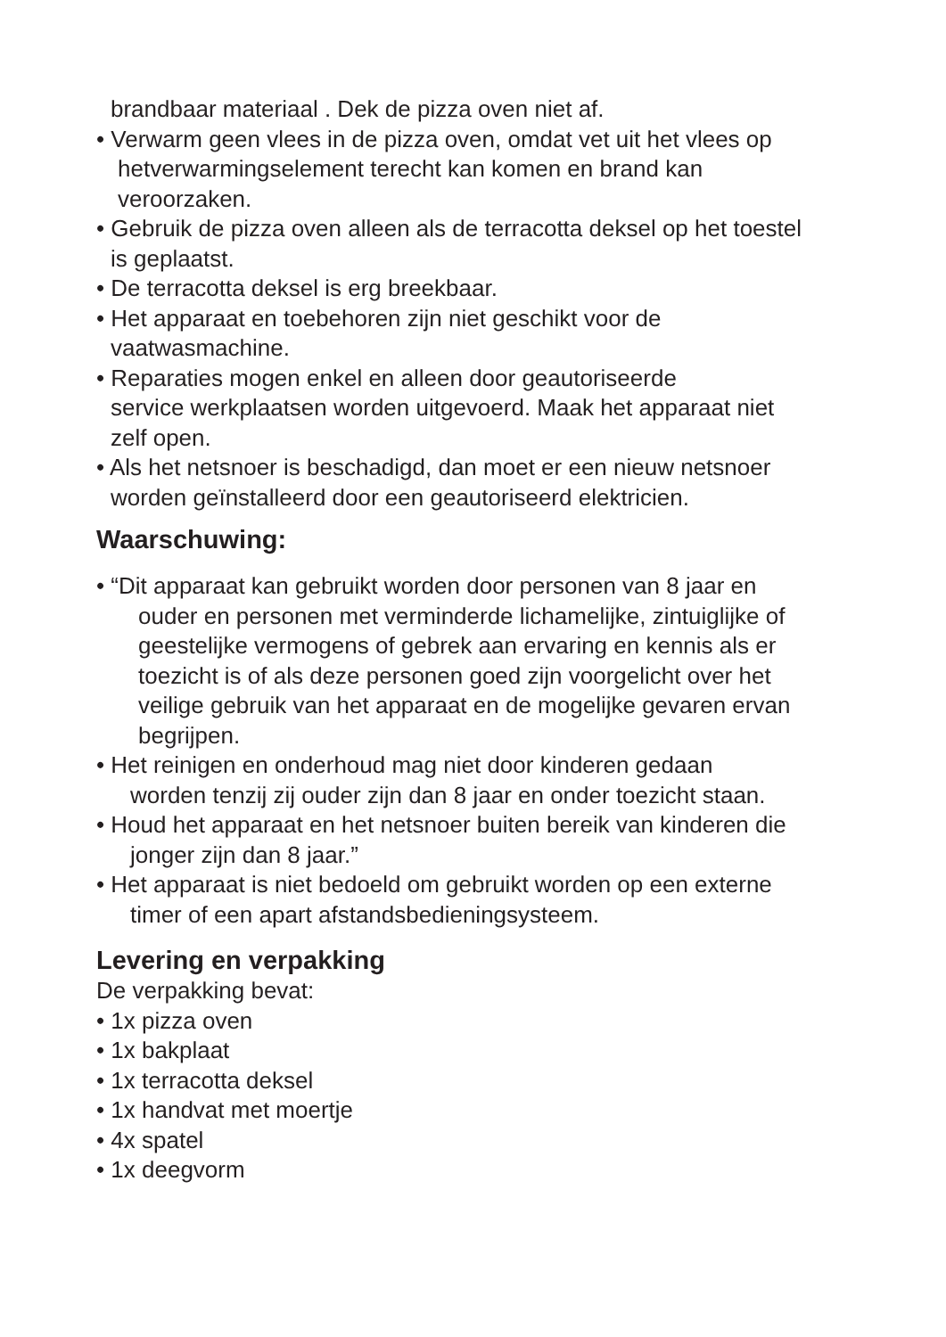brandbaar materiaal . Dek de pizza oven niet af.
• Verwarm geen vlees in de pizza oven, omdat vet uit het vlees op
hetverwarmingselement terecht kan komen en brand kan
veroorzaken.
• Gebruik de pizza oven alleen als de terracotta deksel op het toestel
is geplaatst.
• De terracotta deksel is erg breekbaar.
• Het apparaat en toebehoren zijn niet geschikt voor de
vaatwasmachine.
• Reparaties mogen enkel en alleen door geautoriseerde
service werkplaatsen worden uitgevoerd. Maak het apparaat niet
zelf open.
• Als het netsnoer is beschadigd, dan moet er een nieuw netsnoer
worden geïnstalleerd door een geautoriseerd elektricien.
Waarschuwing:
• “Dit apparaat kan gebruikt worden door personen van 8 jaar en
ouder en personen met verminderde lichamelijke, zintuiglijke of
geestelijke vermogens of gebrek aan ervaring en kennis als er
toezicht is of als deze personen goed zijn voorgelicht over het
veilige gebruik van het apparaat en de mogelijke gevaren ervan
begrijpen.
• Het reinigen en onderhoud mag niet door kinderen gedaan
worden tenzij zij ouder zijn dan 8 jaar en onder toezicht staan.
• Houd het apparaat en het netsnoer buiten bereik van kinderen die
jonger zijn dan 8 jaar.”
• Het apparaat is niet bedoeld om gebruikt worden op een externe
timer of een apart afstandsbedieningsysteem.
Levering en verpakking
De verpakking bevat:
• 1x pizza oven
• 1x bakplaat
• 1x terracotta deksel
• 1x handvat met moertje
• 4x spatel
• 1x deegvorm